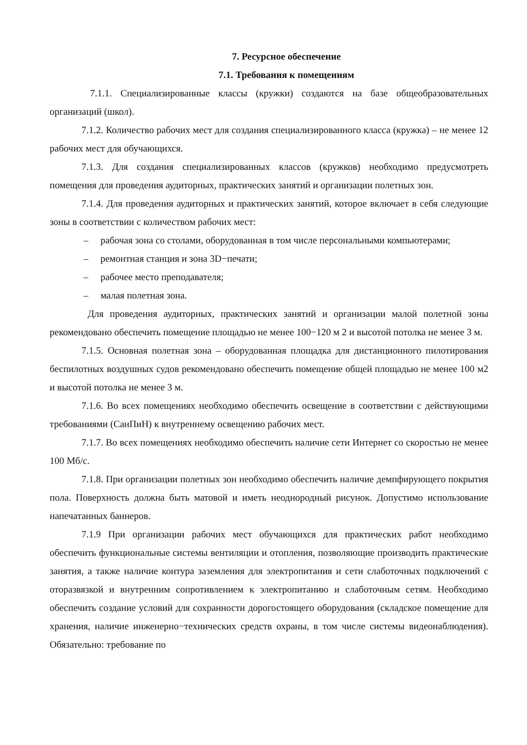7. Ресурсное обеспечение
7.1. Требования к помещениям
7.1.1. Специализированные классы (кружки) создаются на базе общеобразовательных организаций (школ).
7.1.2. Количество рабочих мест для создания специализированного класса (кружка) – не менее 12 рабочих мест для обучающихся.
7.1.3. Для создания специализированных классов (кружков) необходимо предусмотреть помещения для проведения аудиторных, практических занятий и организации полетных зон.
7.1.4. Для проведения аудиторных и практических занятий, которое включает в себя следующие зоны в соответствии с количеством рабочих мест:
– рабочая зона со столами, оборудованная в том числе персональными компьютерами;
– ремонтная станция и зона 3D−печати;
– рабочее место преподавателя;
– малая полетная зона.
Для проведения аудиторных, практических занятий и организации малой полетной зоны рекомендовано обеспечить помещение площадью не менее 100−120 м 2 и высотой потолка не менее 3 м.
7.1.5. Основная полетная зона – оборудованная площадка для дистанционного пилотирования беспилотных воздушных судов рекомендовано обеспечить помещение общей площадью не менее 100 м2 и высотой потолка не менее 3 м.
7.1.6. Во всех помещениях необходимо обеспечить освещение в соответствии с действующими требованиями (СанПиН) к внутреннему освещению рабочих мест.
7.1.7. Во всех помещениях необходимо обеспечить наличие сети Интернет со скоростью не менее 100 Мб/с.
7.1.8. При организации полетных зон необходимо обеспечить наличие демпфирующего покрытия пола. Поверхность должна быть матовой и иметь неоднородный рисунок. Допустимо использование напечатанных баннеров.
7.1.9 При организации рабочих мест обучающихся для практических работ необходимо обеспечить функциональные системы вентиляции и отопления, позволяющие производить практические занятия, а также наличие контура заземления для электропитания и сети слаботочных подключений с оторазвязкой и внутренним сопротивлением к электропитанию и слаботочным сетям. Необходимо обеспечить создание условий для сохранности дорогостоящего оборудования (складское помещение для хранения, наличие инженерно−технических средств охраны, в том числе системы видеонаблюдения). Обязательно: требование по